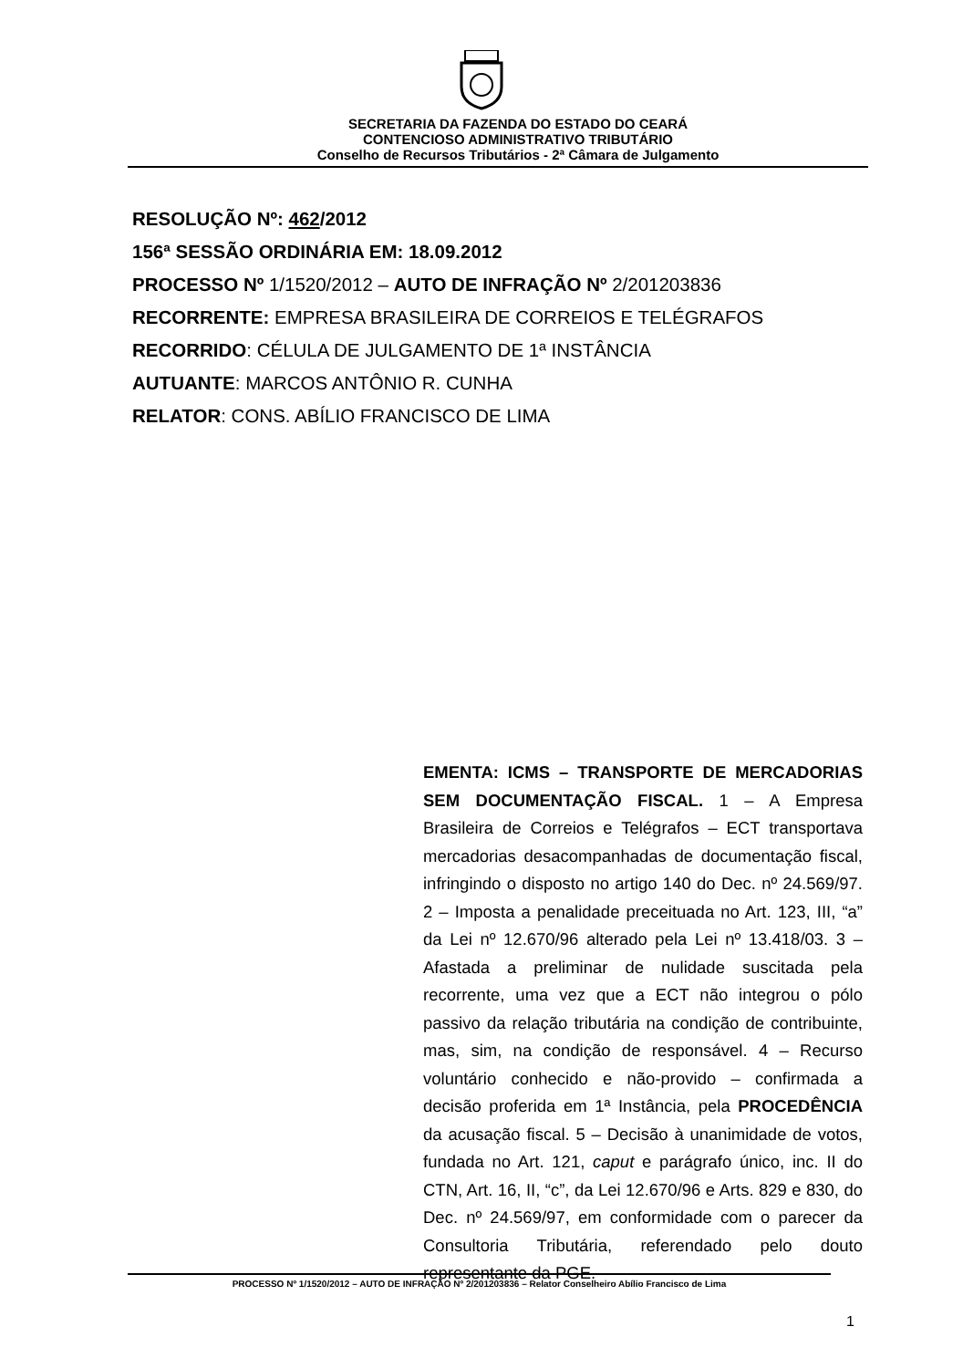SECRETARIA DA FAZENDA DO ESTADO DO CEARÁ
CONTENCIOSO ADMINISTRATIVO TRIBUTÁRIO
Conselho de Recursos Tributários - 2ª Câmara de Julgamento
RESOLUÇÃO Nº: 462/2012
156ª SESSÃO ORDINÁRIA EM: 18.09.2012
PROCESSO Nº 1/1520/2012 – AUTO DE INFRAÇÃO Nº 2/201203836
RECORRENTE: EMPRESA BRASILEIRA DE CORREIOS E TELÉGRAFOS
RECORRIDO: CÉLULA DE JULGAMENTO DE 1ª INSTÂNCIA
AUTUANTE: MARCOS ANTÔNIO R. CUNHA
RELATOR: CONS. ABÍLIO FRANCISCO DE LIMA
EMENTA: ICMS – TRANSPORTE DE MERCADORIAS SEM DOCUMENTAÇÃO FISCAL. 1 – A Empresa Brasileira de Correios e Telégrafos – ECT transportava mercadorias desacompanhadas de documentação fiscal, infringindo o disposto no artigo 140 do Dec. nº 24.569/97. 2 – Imposta a penalidade preceituada no Art. 123, III, “a” da Lei nº 12.670/96 alterado pela Lei nº 13.418/03. 3 – Afastada a preliminar de nulidade suscitada pela recorrente, uma vez que a ECT não integrou o pólo passivo da relação tributária na condição de contribuinte, mas, sim, na condição de responsável. 4 – Recurso voluntário conhecido e não-provido – confirmada a decisão proferida em 1ª Instância, pela PROCEDÊNCIA da acusação fiscal. 5 – Decisão à unanimidade de votos, fundada no Art. 121, caput e parágrafo único, inc. II do CTN, Art. 16, II, “c”, da Lei 12.670/96 e Arts. 829 e 830, do Dec. nº 24.569/97, em conformidade com o parecer da Consultoria Tributária, referendado pelo douto representante da PGE.
PROCESSO Nº 1/1520/2012 – AUTO DE INFRAÇÃO Nº 2/201203836 – Relator Conselheiro Abílio Francisco de Lima
1